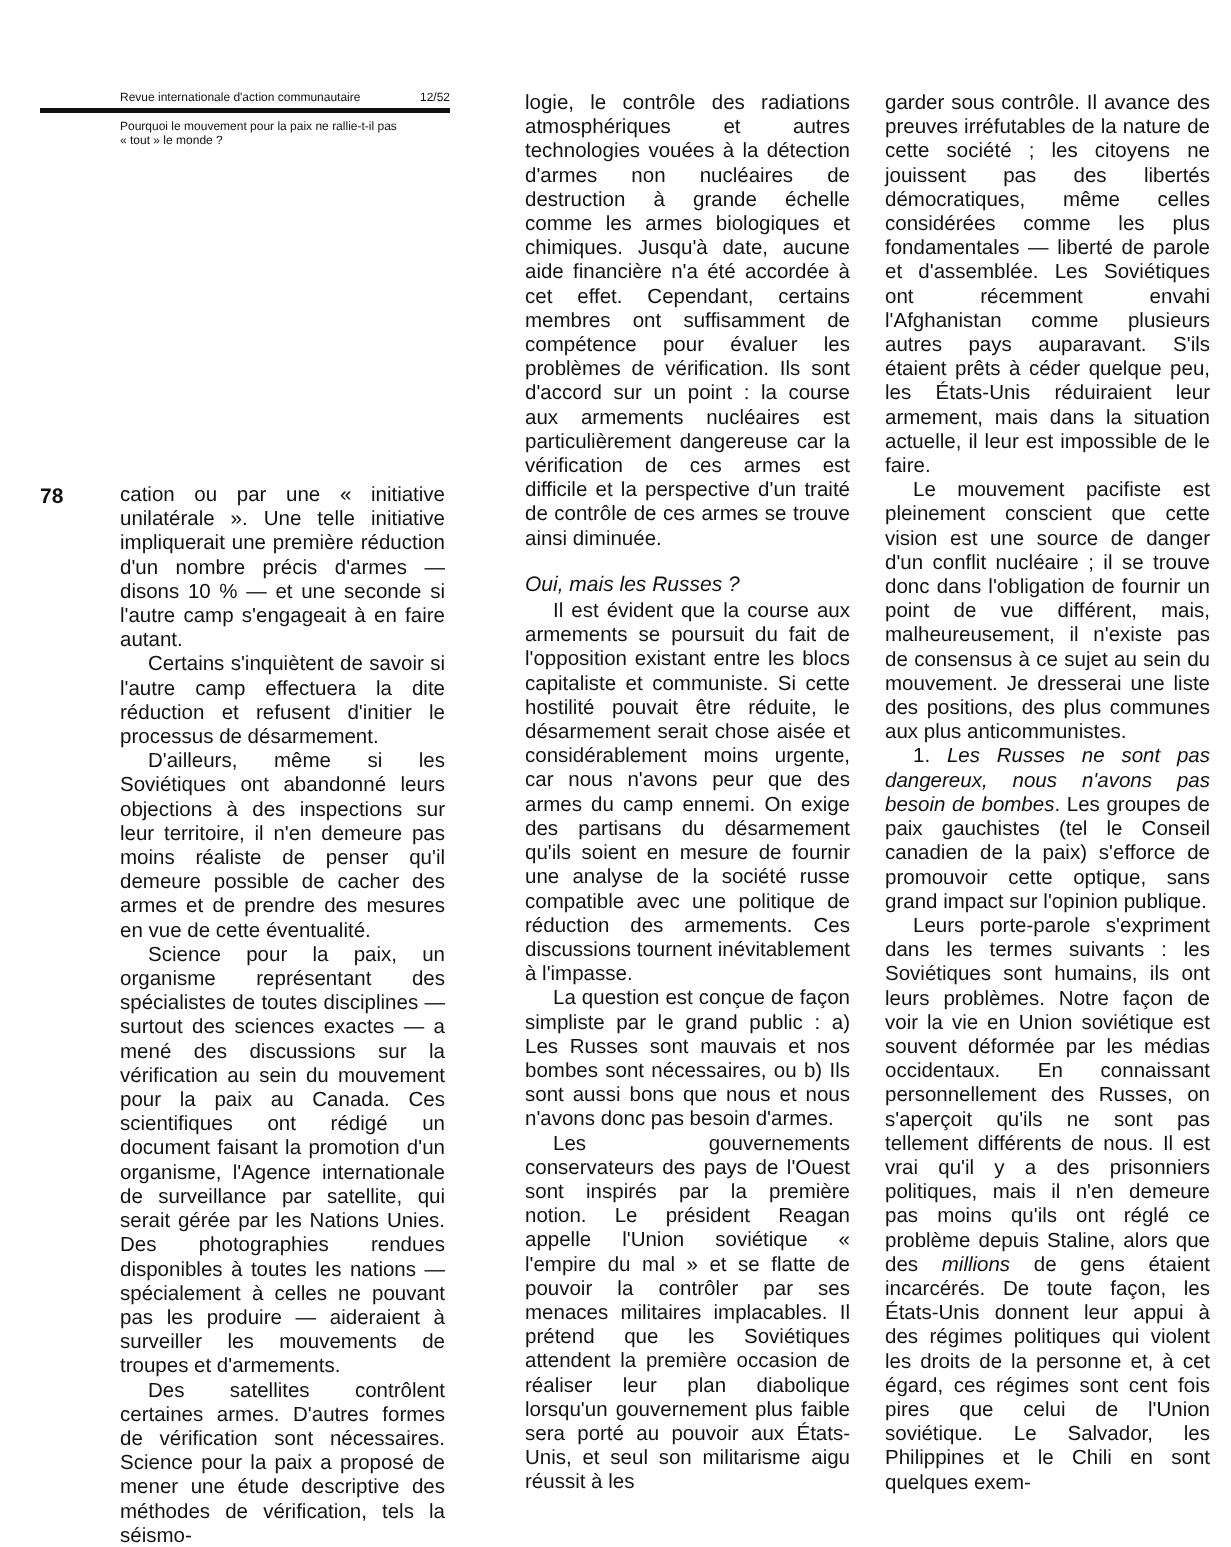Revue internationale d'action communautaire 12/52
Pourquoi le mouvement pour la paix ne rallie-t-il pas
« tout » le monde ?
78
cation ou par une « initiative unilatérale ». Une telle initiative impliquerait une première réduction d'un nombre précis d'armes — disons 10 % — et une seconde si l'autre camp s'engageait à en faire autant.
Certains s'inquiètent de savoir si l'autre camp effectuera la dite réduction et refusent d'initier le processus de désarmement.
D'ailleurs, même si les Soviétiques ont abandonné leurs objections à des inspections sur leur territoire, il n'en demeure pas moins réaliste de penser qu'il demeure possible de cacher des armes et de prendre des mesures en vue de cette éventualité.
Science pour la paix, un organisme représentant des spécialistes de toutes disciplines — surtout des sciences exactes — a mené des discussions sur la vérification au sein du mouvement pour la paix au Canada. Ces scientifiques ont rédigé un document faisant la promotion d'un organisme, l'Agence internationale de surveillance par satellite, qui serait gérée par les Nations Unies. Des photographies rendues disponibles à toutes les nations — spécialement à celles ne pouvant pas les produire — aideraient à surveiller les mouvements de troupes et d'armements.
Des satellites contrôlent certaines armes. D'autres formes de vérification sont nécessaires. Science pour la paix a proposé de mener une étude descriptive des méthodes de vérification, tels la séismo-
logie, le contrôle des radiations atmosphériques et autres technologies vouées à la détection d'armes non nucléaires de destruction à grande échelle comme les armes biologiques et chimiques. Jusqu'à date, aucune aide financière n'a été accordée à cet effet. Cependant, certains membres ont suffisamment de compétence pour évaluer les problèmes de vérification. Ils sont d'accord sur un point : la course aux armements nucléaires est particulièrement dangereuse car la vérification de ces armes est difficile et la perspective d'un traité de contrôle de ces armes se trouve ainsi diminuée.
Oui, mais les Russes ?
Il est évident que la course aux armements se poursuit du fait de l'opposition existant entre les blocs capitaliste et communiste. Si cette hostilité pouvait être réduite, le désarmement serait chose aisée et considérablement moins urgente, car nous n'avons peur que des armes du camp ennemi. On exige des partisans du désarmement qu'ils soient en mesure de fournir une analyse de la société russe compatible avec une politique de réduction des armements. Ces discussions tournent inévitablement à l'impasse.
La question est conçue de façon simpliste par le grand public : a) Les Russes sont mauvais et nos bombes sont nécessaires, ou b) Ils sont aussi bons que nous et nous n'avons donc pas besoin d'armes.
Les gouvernements conservateurs des pays de l'Ouest sont inspirés par la première notion. Le président Reagan appelle l'Union soviétique « l'empire du mal » et se flatte de pouvoir la contrôler par ses menaces militaires implacables. Il prétend que les Soviétiques attendent la première occasion de réaliser leur plan diabolique lorsqu'un gouvernement plus faible sera porté au pouvoir aux États-Unis, et seul son militarisme aigu réussit à les
garder sous contrôle. Il avance des preuves irréfutables de la nature de cette société ; les citoyens ne jouissent pas des libertés démocratiques, même celles considérées comme les plus fondamentales — liberté de parole et d'assemblée. Les Soviétiques ont récemment envahi l'Afghanistan comme plusieurs autres pays auparavant. S'ils étaient prêts à céder quelque peu, les États-Unis réduiraient leur armement, mais dans la situation actuelle, il leur est impossible de le faire.
Le mouvement pacifiste est pleinement conscient que cette vision est une source de danger d'un conflit nucléaire ; il se trouve donc dans l'obligation de fournir un point de vue différent, mais, malheureusement, il n'existe pas de consensus à ce sujet au sein du mouvement. Je dresserai une liste des positions, des plus communes aux plus anticommunistes.
1. Les Russes ne sont pas dangereux, nous n'avons pas besoin de bombes. Les groupes de paix gauchistes (tel le Conseil canadien de la paix) s'efforce de promouvoir cette optique, sans grand impact sur l'opinion publique.
Leurs porte-parole s'expriment dans les termes suivants : les Soviétiques sont humains, ils ont leurs problèmes. Notre façon de voir la vie en Union soviétique est souvent déformée par les médias occidentaux. En connaissant personnellement des Russes, on s'aperçoit qu'ils ne sont pas tellement différents de nous. Il est vrai qu'il y a des prisonniers politiques, mais il n'en demeure pas moins qu'ils ont réglé ce problème depuis Staline, alors que des millions de gens étaient incarcérés. De toute façon, les États-Unis donnent leur appui à des régimes politiques qui violent les droits de la personne et, à cet égard, ces régimes sont cent fois pires que celui de l'Union soviétique. Le Salvador, les Philippines et le Chili en sont quelques exem-